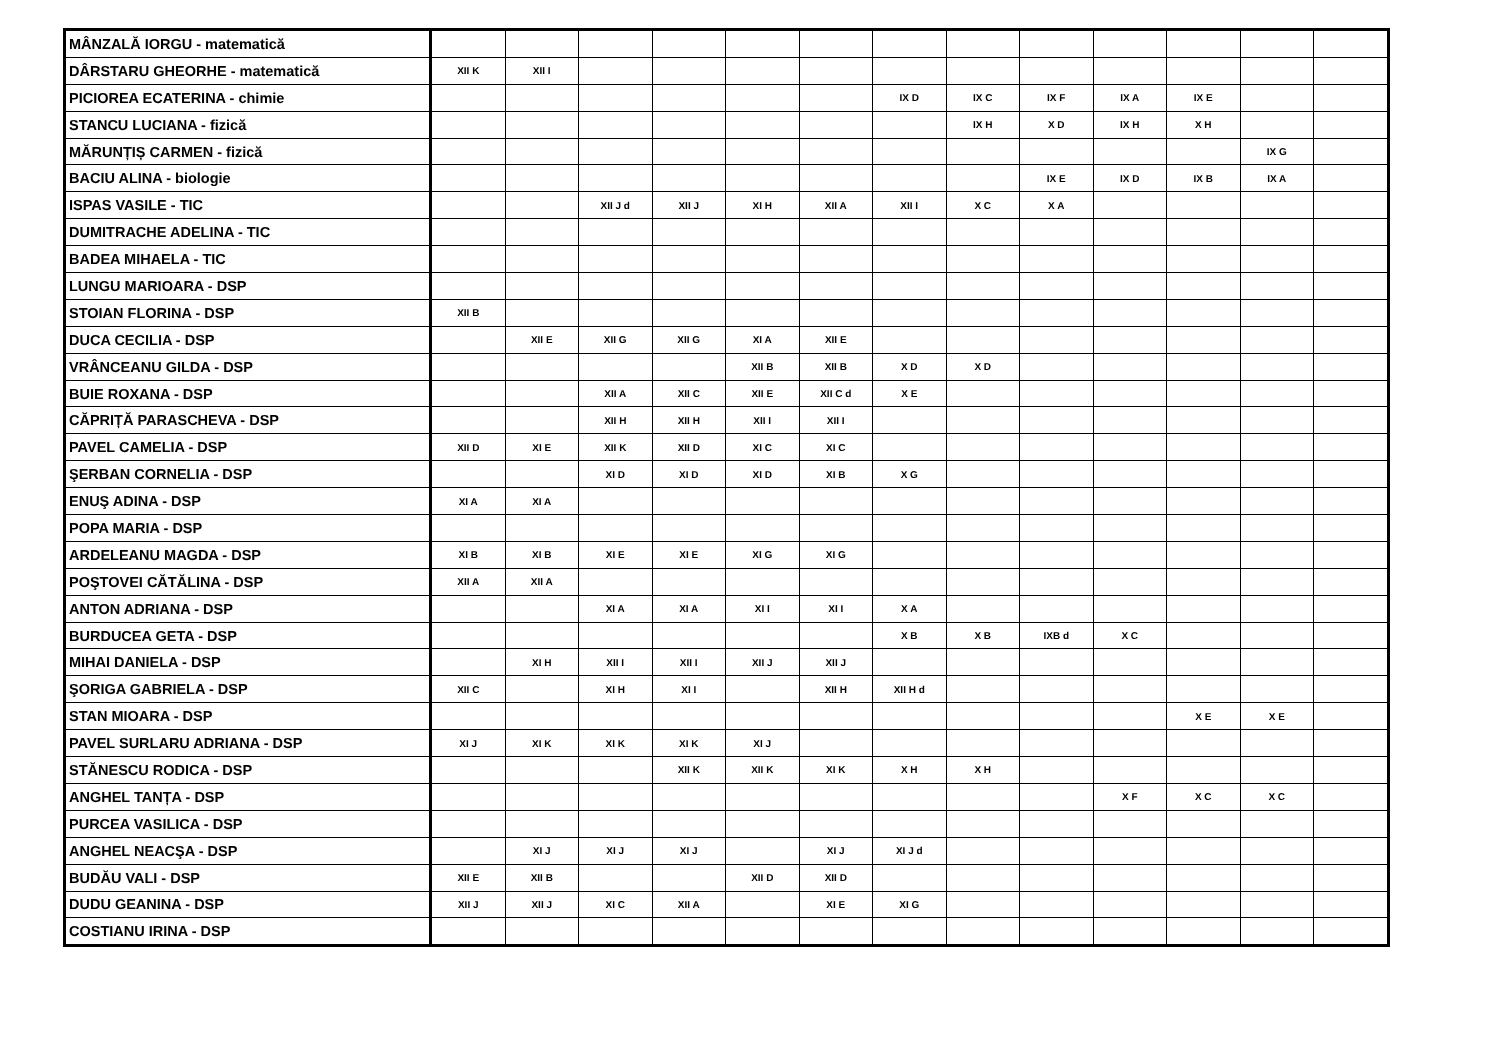| MÂNZALĂ IORGU - matematică | | | | | | | | | | | | | |
| DÂRSTARU GHEORHE - matematică | XII K | XII I | | | | | | | | | | | |
| PICIOREA ECATERINA - chimie | | | | | | | IX D | IX C | IX F | IX A | IX E | | |
| STANCU LUCIANA - fizică | | | | | | | | IX H | X D | IX H | X H | | |
| MĂRUNȚIȘ CARMEN - fizică | | | | | | | | | | | | IX G | |
| BACIU ALINA - biologie | | | | | | | | | IX E | IX D | IX B | IX A | |
| ISPAS VASILE - TIC | | | XII J d | XII J | XI H | XII A | XII I | X C | X A | | | | |
| DUMITRACHE ADELINA - TIC | | | | | | | | | | | | | |
| BADEA MIHAELA - TIC | | | | | | | | | | | | | |
| LUNGU MARIOARA - DSP | | | | | | | | | | | | | |
| STOIAN FLORINA - DSP | XII B | | | | | | | | | | | | |
| DUCA CECILIA - DSP | | XII E | XII G | XII G | XI A | XII E | | | | | | | |
| VRÂNCEANU GILDA - DSP | | | | | XII B | XII B | X D | X D | | | | | |
| BUIE ROXANA - DSP | | | XII A | XII C | XII E | XII C d | X E | | | | | | |
| CĂPRIȚĂ PARASCHEVA - DSP | | | XII H | XII H | XII I | XII I | | | | | | | |
| PAVEL CAMELIA - DSP | XII D | XI E | XII K | XII D | XI C | XI C | | | | | | | |
| ŞERBAN CORNELIA - DSP | | | XI D | XI D | XI D | XI B | X G | | | | | | |
| ENUŞ ADINA - DSP | XI A | XI A | | | | | | | | | | | |
| POPA MARIA - DSP | | | | | | | | | | | | | |
| ARDELEANU MAGDA - DSP | XI B | XI B | XI E | XI E | XI G | XI G | | | | | | | |
| POŞTOVEI CĂTĂLINA - DSP | XII A | XII A | | | | | | | | | | | |
| ANTON ADRIANA - DSP | | | XI A | XI A | XI I | XI I | X A | | | | | | |
| BURDUCEA GETA - DSP | | | | | | | X B | X B | IXB d | X C | | | |
| MIHAI DANIELA - DSP | | XI H | XII I | XII I | XII J | XII J | | | | | | | |
| ŞORIGA GABRIELA - DSP | XII C | | XI H | XI I | | XII H | XII H d | | | | | | |
| STAN MIOARA - DSP | | | | | | | | | | | X E | X E | |
| PAVEL SURLARU ADRIANA - DSP | XI J | XI K | XI K | XI K | XI J | | | | | | | | |
| STĂNESCU RODICA - DSP | | | | XII K | XII K | XI K | X H | X H | | | | | |
| ANGHEL TANȚA - DSP | | | | | | | | | | X F | X C | X C | |
| PURCEA VASILICA - DSP | | | | | | | | | | | | | |
| ANGHEL NEACŞA - DSP | | XI J | XI J | XI J | | XI J | XI J d | | | | | | |
| BUDĂU VALI - DSP | XII E | XII B | | | XII D | XII D | | | | | | | |
| DUDU GEANINA - DSP | XII J | XII J | XI C | XII A | | XI E | XI G | | | | | | |
| COSTIANU IRINA - DSP | | | | | | | | | | | | | |